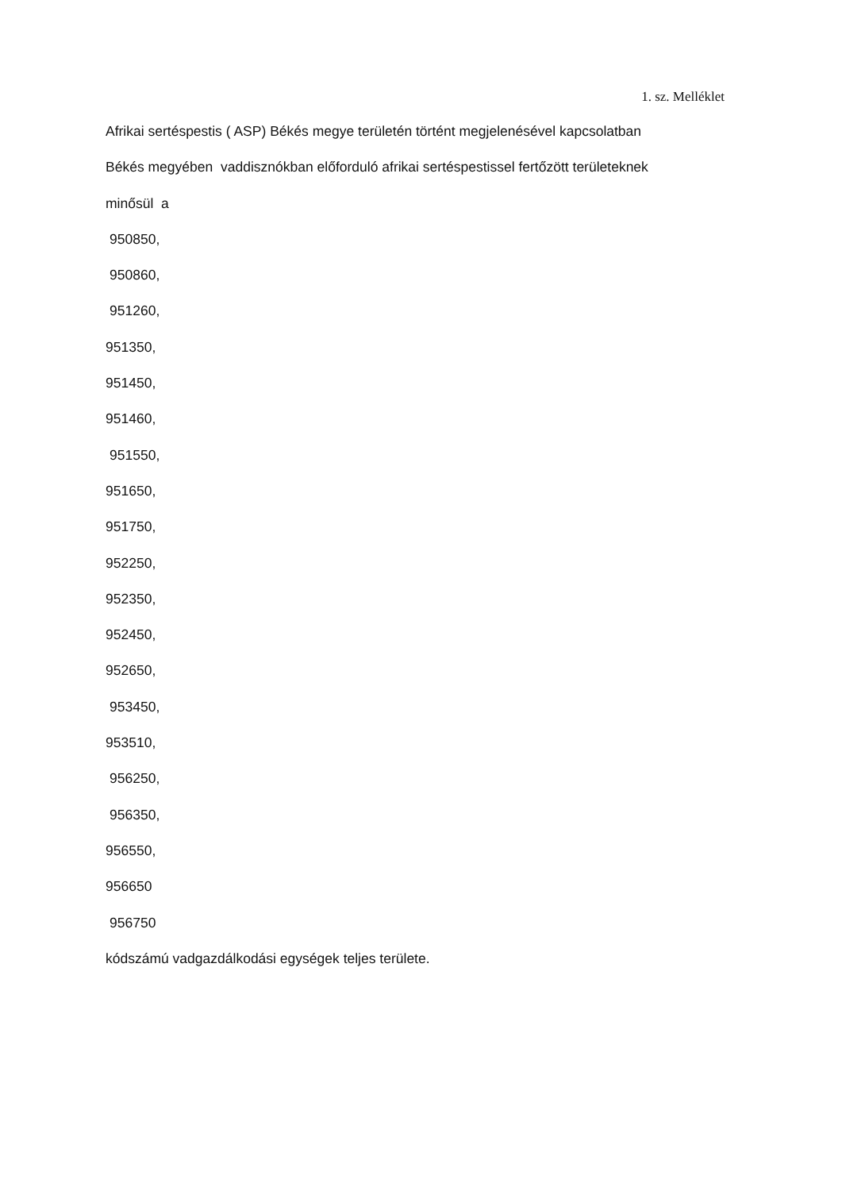1. sz. Melléklet
Afrikai sertéspestis ( ASP) Békés megye területén történt megjelenésével kapcsolatban
Békés megyében vaddisznókban előforduló afrikai sertéspestissel fertőzött területeknek
minősül a
950850,
950860,
951260,
951350,
951450,
951460,
951550,
951650,
951750,
952250,
952350,
952450,
952650,
953450,
953510,
956250,
956350,
956550,
956650
956750
kódszámú vadgazdálkodási egységek teljes területe.